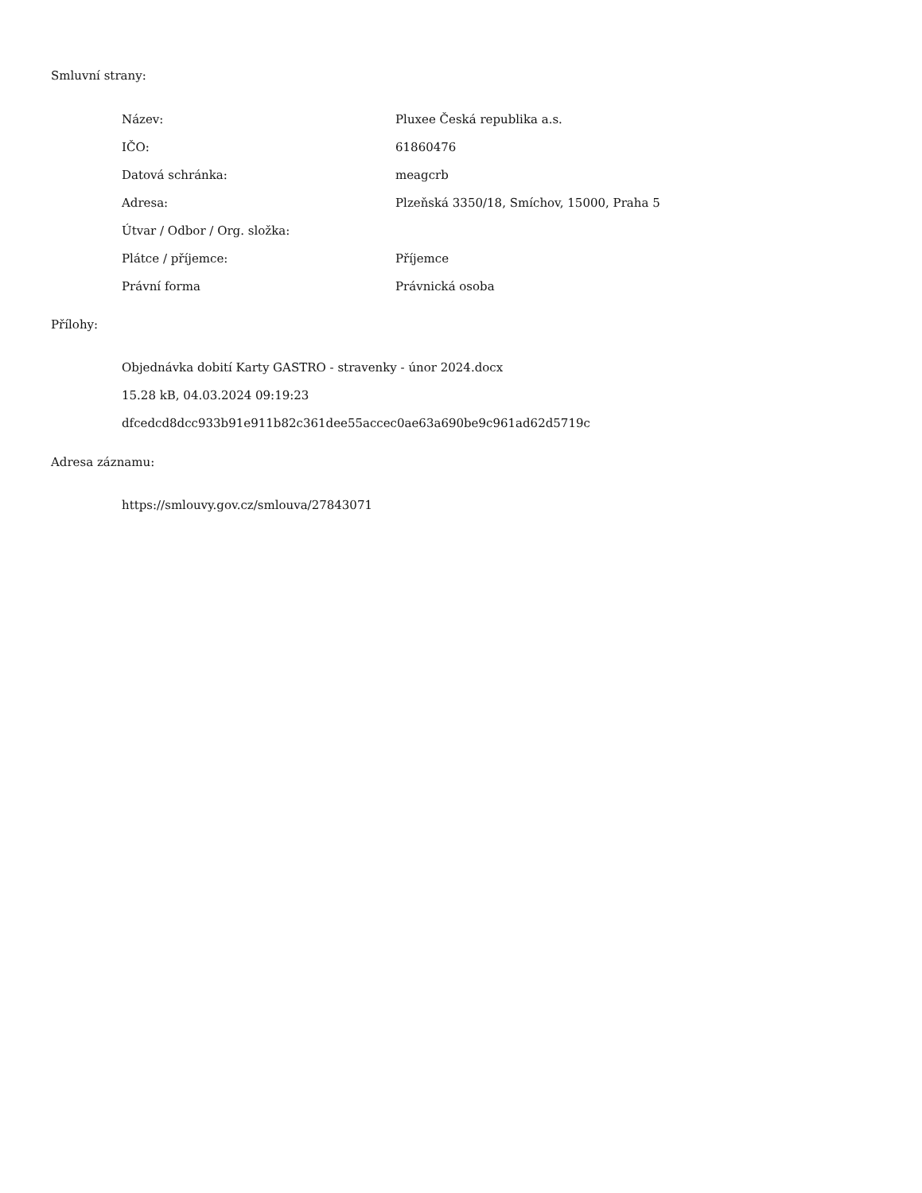Smluvní strany:
| Název: | Pluxee Česká republika a.s. |
| IČO: | 61860476 |
| Datová schránka: | meagcrb |
| Adresa: | Plzeňská 3350/18, Smíchov, 15000, Praha 5 |
| Útvar / Odbor / Org. složka: | |
| Plátce / příjemce: | Příjemce |
| Právní forma | Právnická osoba |
Přílohy:
Objednávka dobití Karty GASTRO - stravenky - únor 2024.docx
15.28 kB, 04.03.2024 09:19:23
dfcedcd8dcc933b91e911b82c361dee55accec0ae63a690be9c961ad62d5719c
Adresa záznamu:
https://smlouvy.gov.cz/smlouva/27843071